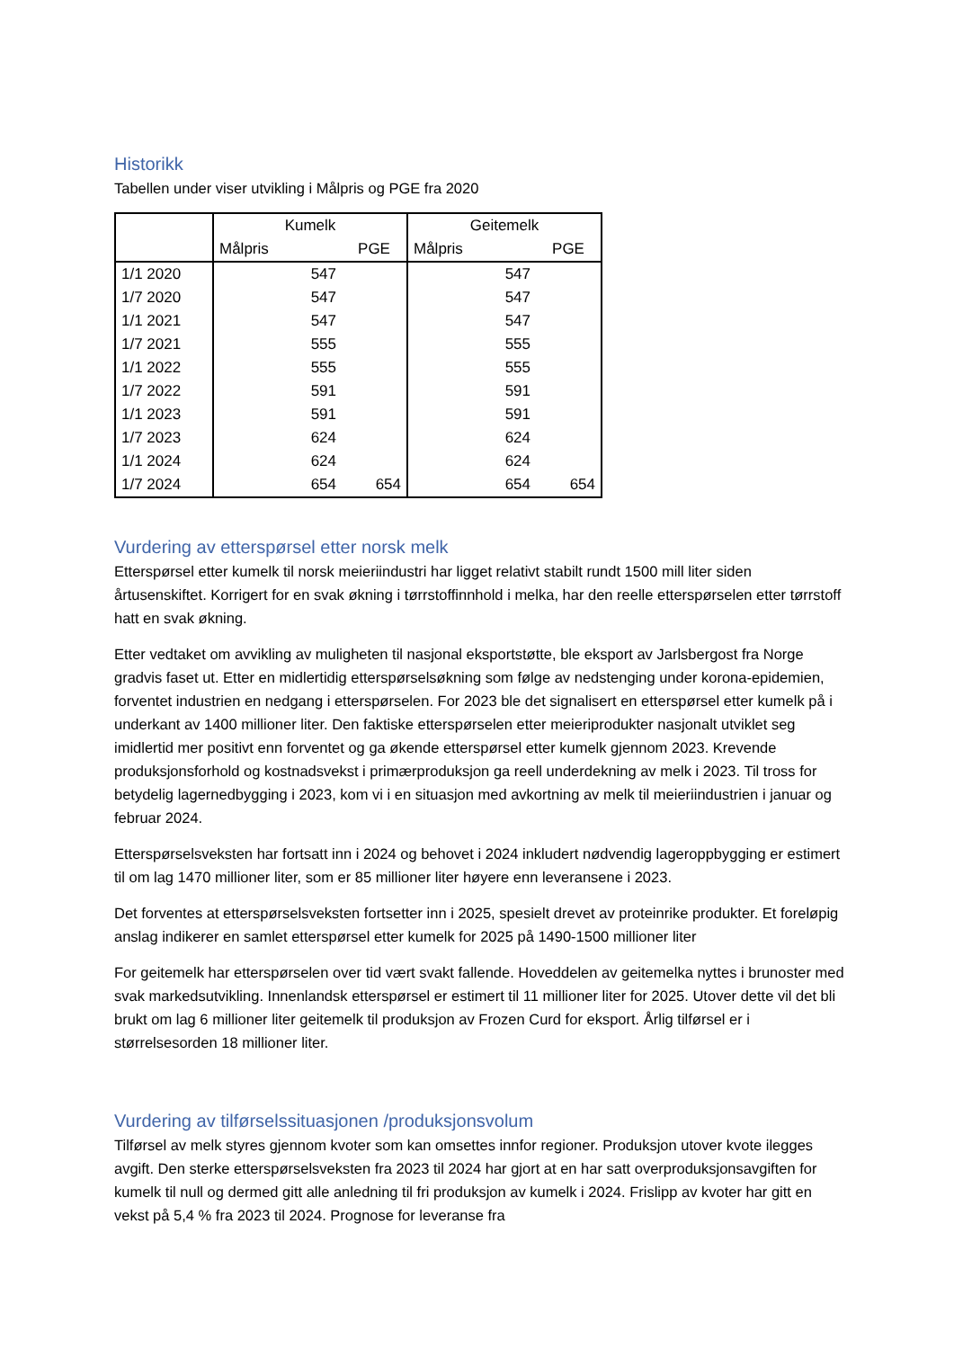Historikk
Tabellen under viser utvikling i Målpris og PGE fra 2020
| | Kumelk | | Geitemelk | |
| --- | --- | --- | --- | --- |
| | Målpris | PGE | Målpris | PGE |
| 1/1 2020 | 547 | | 547 | |
| 1/7 2020 | 547 | | 547 | |
| 1/1 2021 | 547 | | 547 | |
| 1/7 2021 | 555 | | 555 | |
| 1/1 2022 | 555 | | 555 | |
| 1/7 2022 | 591 | | 591 | |
| 1/1 2023 | 591 | | 591 | |
| 1/7 2023 | 624 | | 624 | |
| 1/1 2024 | 624 | | 624 | |
| 1/7 2024 | 654 | 654 | 654 | 654 |
Vurdering av etterspørsel etter norsk melk
Etterspørsel etter kumelk til norsk meieriindustri har ligget relativt stabilt rundt 1500 mill liter siden årtusenskiftet. Korrigert for en svak økning i tørrstoffinnhold i melka, har den reelle etterspørselen etter tørrstoff hatt en svak økning.
Etter vedtaket om avvikling av muligheten til nasjonal eksportstøtte, ble eksport av Jarlsbergost fra Norge gradvis faset ut. Etter en midlertidig etterspørselsøkning som følge av nedstenging under korona-epidemien, forventet industrien en nedgang i etterspørselen. For 2023 ble det signalisert en etterspørsel etter kumelk på i underkant av 1400 millioner liter. Den faktiske etterspørselen etter meieriprodukter nasjonalt utviklet seg imidlertid mer positivt enn forventet og ga økende etterspørsel etter kumelk gjennom 2023. Krevende produksjonsforhold og kostnadsvekst i primærproduksjon ga reell underdekning av melk i 2023. Til tross for betydelig lagernedbygging i 2023, kom vi i en situasjon med avkortning av melk til meieriindustrien i januar og februar 2024.
Etterspørselsveksten har fortsatt inn i 2024 og behovet i 2024 inkludert nødvendig lageroppbygging er estimert til om lag 1470 millioner liter, som er 85 millioner liter høyere enn leveransene i 2023.
Det forventes at etterspørselsveksten fortsetter inn i 2025, spesielt drevet av proteinrike produkter. Et foreløpig anslag indikerer en samlet etterspørsel etter kumelk for 2025 på 1490-1500 millioner liter
For geitemelk har etterspørselen over tid vært svakt fallende. Hoveddelen av geitemelka nyttes i brunoster med svak markedsutvikling. Innenlandsk etterspørsel er estimert til 11 millioner liter for 2025. Utover dette vil det bli brukt om lag 6 millioner liter geitemelk til produksjon av Frozen Curd for eksport. Årlig tilførsel er i størrelsesorden 18 millioner liter.
Vurdering av tilførselssituasjonen /produksjonsvolum
Tilførsel av melk styres gjennom kvoter som kan omsettes innfor regioner. Produksjon utover kvote ilegges avgift. Den sterke etterspørselsveksten fra 2023 til 2024 har gjort at en har satt overproduksjonsavgiften for kumelk til null og dermed gitt alle anledning til fri produksjon av kumelk i 2024. Frislipp av kvoter har gitt en vekst på 5,4 % fra 2023 til 2024. Prognose for leveranse fra